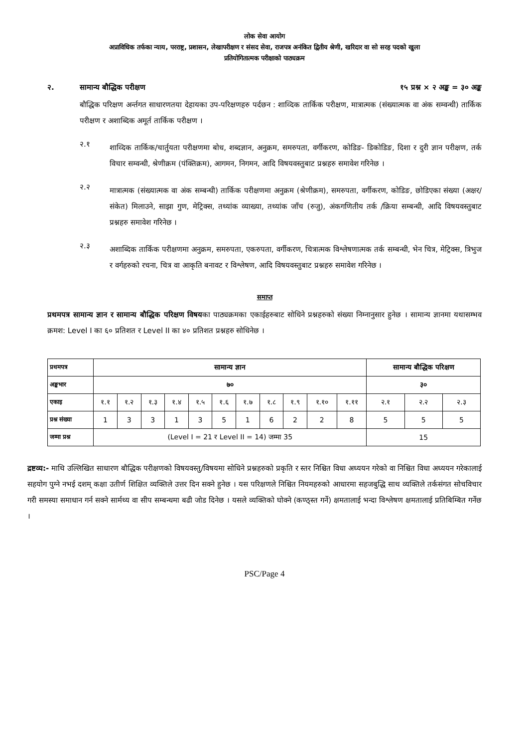लोक सेवा आयोग
अप्राविधिक तर्फका न्याय, परराष्ट्र, प्रशासन, लेखापरीक्षण र संसद सेवा, राजपत्र अनंकित द्वितीय श्रेणी, खरिदार वा सो सरह पदको खुला
प्रतियोगितात्मक परीक्षाको पाठ्यक्रम
२. सामान्य बौद्धिक परीक्षण १५ प्रश्न × २ अङ्क = ३० अङ्क
बौद्धिक परिक्षण अर्न्तगत साधारणतया देहायका उप-परिक्षणहरु पर्दछन : शाव्दिक तार्किक परीक्षण, मात्रात्मक (संख्यात्मक वा अंक सम्वन्धी) तार्किक परीक्षण र अशाब्दिक अमूर्त तार्किक परीक्षण ।
२.१
शाव्दिक तार्किक/चार्तुयता परीक्षणमा बोध, शब्दज्ञान, अनुक्रम, समरुपता, वर्गीकरण, कोडिङ- डिकोडिङ, दिशा र दुरी ज्ञान परीक्षण, तर्क विचार सम्वन्धी, श्रेणीक्रम (पंक्तिक्रम), आगमन, निगमन, आदि विषयवस्तुबाट प्रश्नहरु समावेश गरिनेछ ।
२.२
मात्रात्मक (संख्यात्मक वा अंक सम्बन्धी) तार्किक परीक्षणमा अनुक्रम (श्रेणीक्रम), समरुपता, वर्गीकरण, कोडिङ, छोडिएका संख्या (अक्षर/संकेत) मिलाउने, साझा गुण, मेट्रिक्स, तथ्यांक व्याख्या, तथ्यांक जाँच (रुजु), अंकगणितीय तर्क /क्रिया सम्बन्धी, आदि विषयवस्तुबाट प्रश्नहरु समावेश गरिनेछ ।
२.३
अशाब्दिक तार्किक परीक्षणमा अनुक्रम, समरुपता, एकरुपता, वर्गीकरण, चित्रात्मक विश्लेषणात्मक तर्क सम्बन्धी, भेन चित्र, मेट्रिक्स, त्रिभुज र वर्गहरुको रचना, चित्र वा आकृति बनावट र विश्लेषण, आदि विषयवस्तुबाट प्रश्नहरु समावेश गरिनेछ ।
समाप्त
प्रथमपत्र सामान्य ज्ञान र सामान्य बौद्धिक परिक्षण विषयका पाठ्यक्रमका एकाईहरुबाट सोधिने प्रश्नहरुको संख्या निम्नानुसार हुनेछ । सामान्य ज्ञानमा यथासम्भव क्रमश: Level I का ६० प्रतिशत र Level II का ४० प्रतिशत प्रश्नहरु सोधिनेछ ।
| प्रथमपत्र | सामान्य ज्ञान | | | | | | | | | | | सामान्य बौद्धिक परिक्षण | | |
| अङ्कभार | ७० | | | | | | | | | | | ३० | | |
| एकाइ | १.१ | १.२ | १.३ | १.४ | १.५ | १.६ | १.७ | १.८ | १.९ | १.१० | १.११ | २.१ | २.२ | २.३ |
| प्रश्न संख्या | 1 | 3 | 3 | 1 | 3 | 5 | 1 | 6 | 2 | 2 | 8 | 5 | 5 | 5 |
| जम्मा प्रश्न | (Level I = 21 र Level II = 14) जम्मा 35 | | | | | | | | | | | 15 | | |
द्रष्टव्य:- माथि उल्लिखित साधारण बौद्धिक परीक्षणको विषयवस्तु/विषयमा सोधिने प्रश्नहरुको प्रकृति र स्तर निश्चित विधा अध्ययन गरेको वा निश्चित विधा अध्ययन गरेकालाई सहयोग पुग्ने नभई दशम् कक्षा उतीर्ण शिक्षित व्यक्तिले उत्तर दिन सक्ने हुनेछ । यस परिक्षणले निश्चित नियमहरुको आधारमा सहजबुद्धि साथ व्यक्तिले तर्कसंगत सोचविचार गरी समस्या समाधान गर्न सक्ने सार्मथ्य वा सीप सम्बन्धमा बढी जोड दिनेछ । यसले व्यक्तिको घोक्ने (कण्ठ्स्त गर्ने) क्षमतालाई भन्दा विश्लेषण क्षमतालाई प्रतिबिम्बित गर्नेछ ।
PSC/Page 4